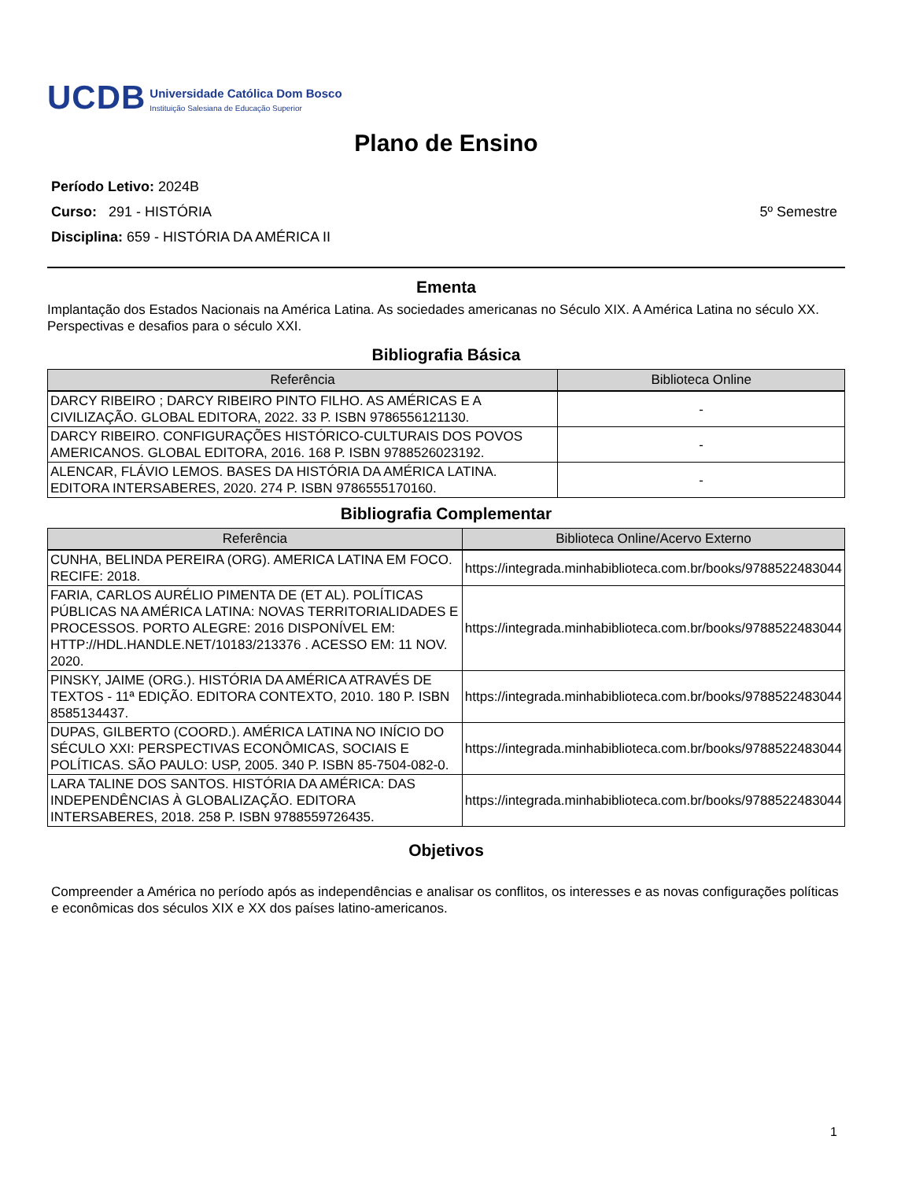UCDB
Universidade Católica Dom Bosco
Instituição Salesiana de Educação Superior
Plano de Ensino
Período Letivo: 2024B
Curso: 291 - HISTÓRIA 5º Semestre
Disciplina: 659 - HISTÓRIA DA AMÉRICA II
Ementa
Implantação dos Estados Nacionais na América Latina. As sociedades americanas no Século XIX. A América Latina no século XX. Perspectivas e desafios para o século XXI.
Bibliografia Básica
| Referência | Biblioteca Online |
| --- | --- |
| DARCY RIBEIRO ; DARCY RIBEIRO PINTO FILHO. AS AMÉRICAS E A CIVILIZAÇÃO. GLOBAL EDITORA, 2022. 33 P. ISBN 9786556121130. | - |
| DARCY RIBEIRO. CONFIGURAÇÕES HISTÓRICO-CULTURAIS DOS POVOS AMERICANOS. GLOBAL EDITORA, 2016. 168 P. ISBN 9788526023192. | - |
| ALENCAR, FLÁVIO LEMOS. BASES DA HISTÓRIA DA AMÉRICA LATINA. EDITORA INTERSABERES, 2020. 274 P. ISBN 9786555170160. | - |
Bibliografia Complementar
| Referência | Biblioteca Online/Acervo Externo |
| --- | --- |
| CUNHA, BELINDA PEREIRA (ORG). AMERICA LATINA EM FOCO. RECIFE: 2018. | https://integrada.minhabiblioteca.com.br/books/9788522483044 |
| FARIA, CARLOS AURÉLIO PIMENTA DE (ET AL). POLÍTICAS PÚBLICAS NA AMÉRICA LATINA: NOVAS TERRITORIALIDADES E PROCESSOS. PORTO ALEGRE: 2016 DISPONÍVEL EM: HTTP://HDL.HANDLE.NET/10183/213376 . ACESSO EM: 11 NOV. 2020. | https://integrada.minhabiblioteca.com.br/books/9788522483044 |
| PINSKY, JAIME (ORG.). HISTÓRIA DA AMÉRICA ATRAVÉS DE TEXTOS - 11ª EDIÇÃO. EDITORA CONTEXTO, 2010. 180 P. ISBN 8585134437. | https://integrada.minhabiblioteca.com.br/books/9788522483044 |
| DUPAS, GILBERTO (COORD.). AMÉRICA LATINA NO INÍCIO DO SÉCULO XXI: PERSPECTIVAS ECONÔMICAS, SOCIAIS E POLÍTICAS. SÃO PAULO: USP, 2005. 340 P. ISBN 85-7504-082-0. | https://integrada.minhabiblioteca.com.br/books/9788522483044 |
| LARA TALINE DOS SANTOS. HISTÓRIA DA AMÉRICA: DAS INDEPENDÊNCIAS À GLOBALIZAÇÃO. EDITORA INTERSABERES, 2018. 258 P. ISBN 9788559726435. | https://integrada.minhabiblioteca.com.br/books/9788522483044 |
Objetivos
Compreender a América no período após as independências e analisar os conflitos, os interesses e as novas configurações políticas e econômicas dos séculos XIX e XX dos países latino-americanos.
1